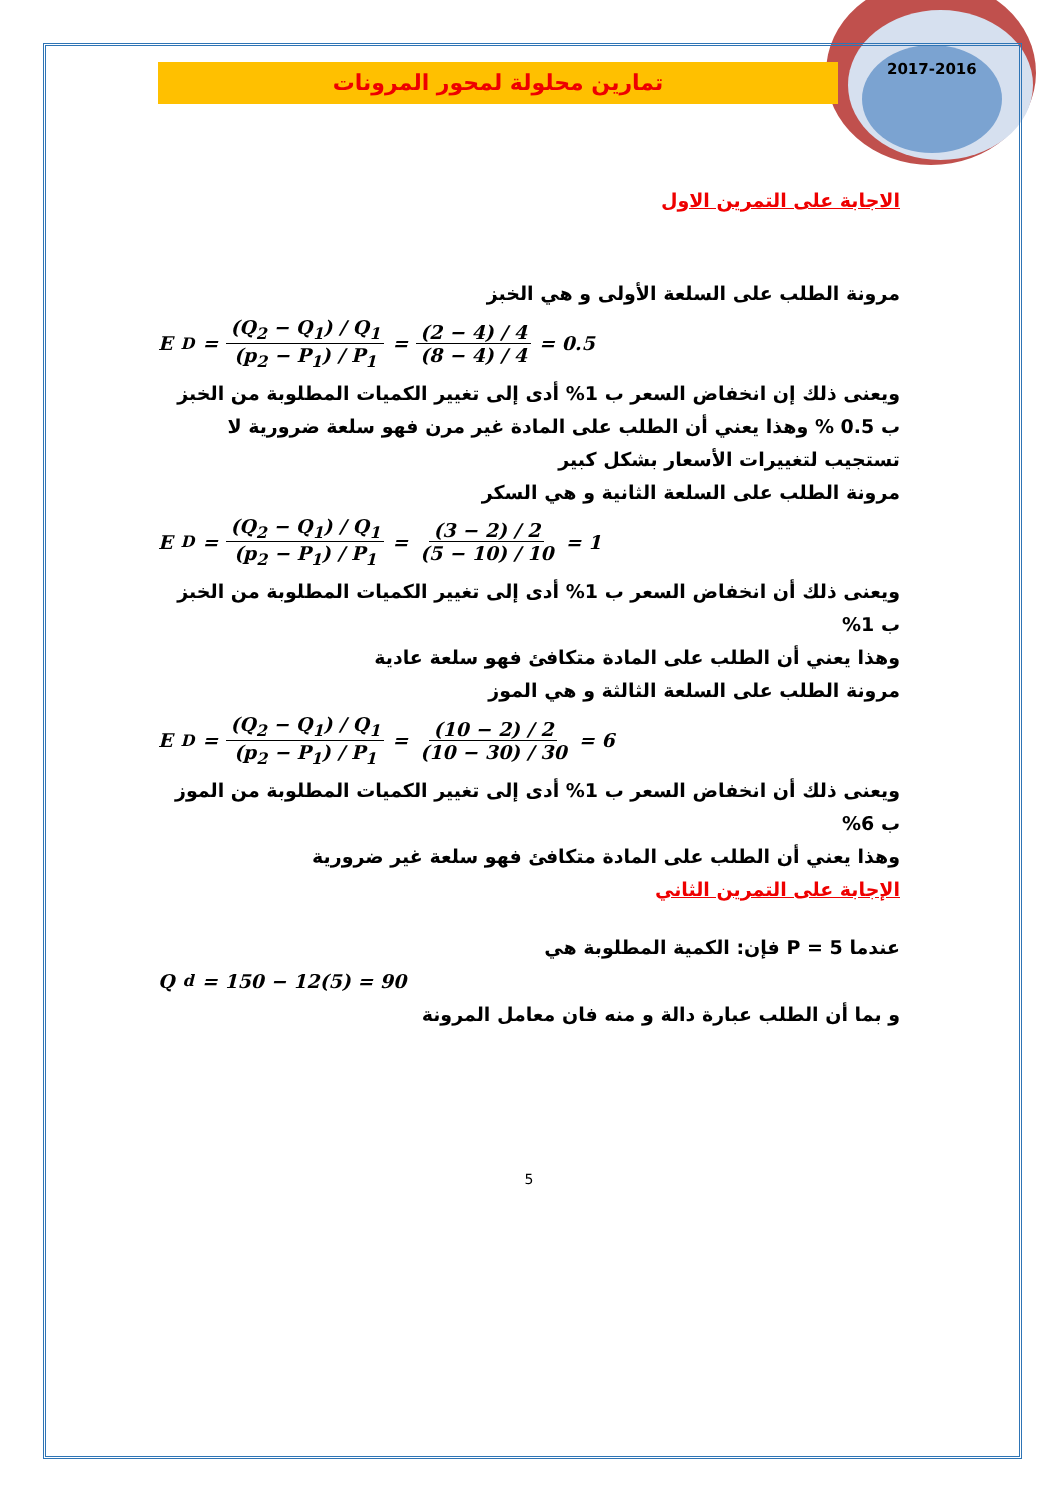2017-2016
تمارين محلولة لمحور المرونات
الاجابة على التمرين الاول
مرونة الطلب على السلعة الأولى و هي الخبز
E<sub>D</sub> = (Q<sub>2</sub> − Q<sub>1</sub>) / Q<sub>1</sub> (p<sub>2</sub> − P<sub>1</sub>) / P<sub>1</sub> = (2 − 4) / 4 (8 − 4) / 4 = 0.5
ويعنى ذلك إن انخفاض السعر ب 1% أدى إلى تغيير الكميات المطلوبة من الخبز ب 0.5 % وهذا يعني أن الطلب على المادة غير مرن فهو سلعة ضرورية لا تستجيب لتغييرات الأسعار بشكل كبير
مرونة الطلب على السلعة الثانية و هي السكر
E<sub>D</sub> = (Q<sub>2</sub> − Q<sub>1</sub>) / Q<sub>1</sub> (p<sub>2</sub> − P<sub>1</sub>) / P<sub>1</sub> = (3 − 2) / 2 (5 − 10) / 10 = 1
ويعنى ذلك أن انخفاض السعر ب 1% أدى إلى تغيير الكميات المطلوبة من الخبز ب 1%
وهذا يعني أن الطلب على المادة متكافئ فهو سلعة عادية
مرونة الطلب على السلعة الثالثة و هي الموز
E<sub>D</sub> = (Q<sub>2</sub> − Q<sub>1</sub>) / Q<sub>1</sub> (p<sub>2</sub> − P<sub>1</sub>) / P<sub>1</sub> = (10 − 2) / 2 (10 − 30) / 30 = 6
ويعنى ذلك أن انخفاض السعر ب 1% أدى إلى تغيير الكميات المطلوبة من الموز ب 6%
وهذا يعني أن الطلب على المادة متكافئ فهو سلعة غير ضرورية
الإجابة على التمرين الثاني
عندما 5 = P فإن: الكمية المطلوبة هي
Q<sup>d</sup> = 150 − 12(5) = 90
و بما أن الطلب عبارة دالة و منه فان معامل المرونة
5